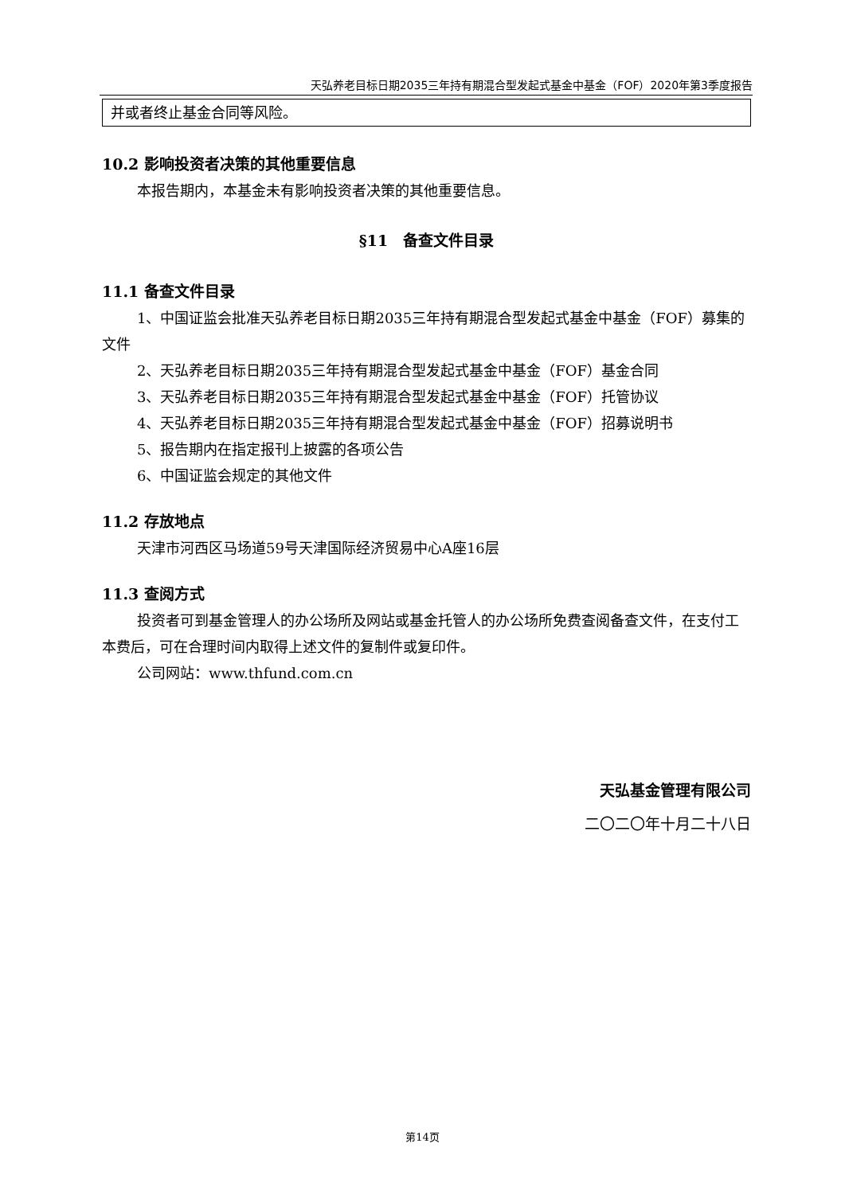天弘养老目标日期2035三年持有期混合型发起式基金中基金（FOF）2020年第3季度报告
并或者终止基金合同等风险。
10.2 影响投资者决策的其他重要信息
本报告期内，本基金未有影响投资者决策的其他重要信息。
§11　备查文件目录
11.1 备查文件目录
1、中国证监会批准天弘养老目标日期2035三年持有期混合型发起式基金中基金（FOF）募集的文件
2、天弘养老目标日期2035三年持有期混合型发起式基金中基金（FOF）基金合同
3、天弘养老目标日期2035三年持有期混合型发起式基金中基金（FOF）托管协议
4、天弘养老目标日期2035三年持有期混合型发起式基金中基金（FOF）招募说明书
5、报告期内在指定报刊上披露的各项公告
6、中国证监会规定的其他文件
11.2 存放地点
天津市河西区马场道59号天津国际经济贸易中心A座16层
11.3 查阅方式
投资者可到基金管理人的办公场所及网站或基金托管人的办公场所免费查阅备查文件，在支付工本费后，可在合理时间内取得上述文件的复制件或复印件。
公司网站：www.thfund.com.cn
天弘基金管理有限公司
二〇二〇年十月二十八日
第14页